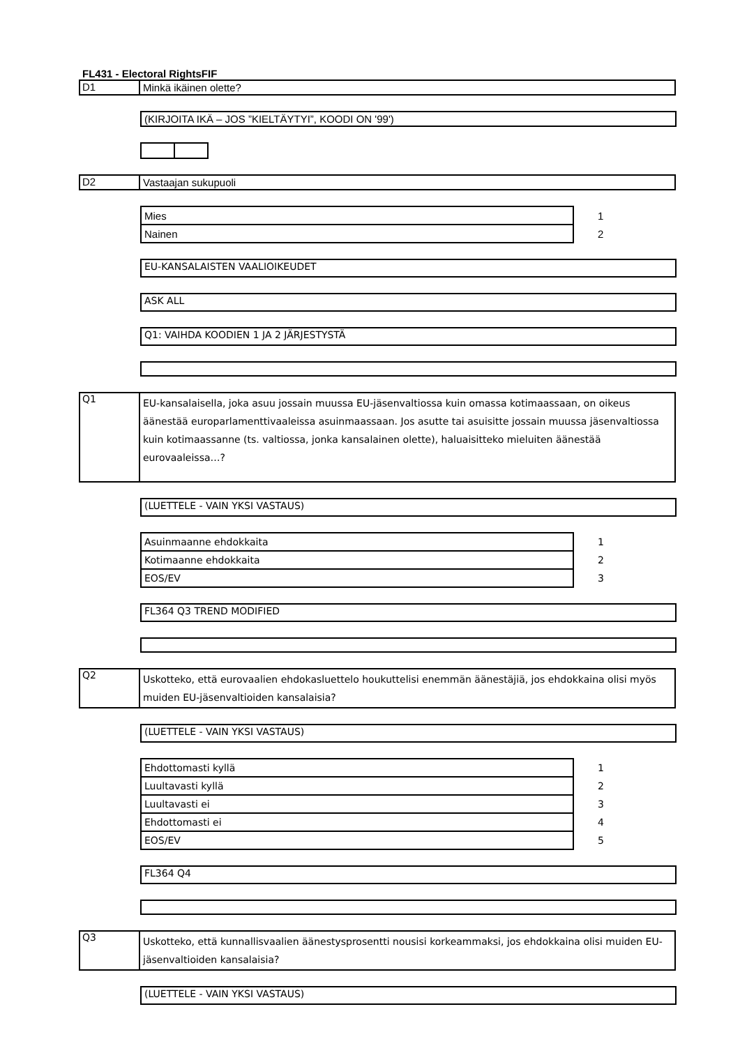FL431 - Electoral RightsFIF
D1 Minkä ikäinen olette?
(KIRJOITA IKÄ – JOS ”KIELTÄYTYI”, KOODI ON '99')
D2 Vastaajan sukupuoli
| Mies | 1 |
| Nainen | 2 |
EU-KANSALAISTEN VAALIOIKEUDET
ASK ALL
Q1: VAIHDA KOODIEN 1 JA 2 JÄRJESTYSTÄ
Q1
EU-kansalaisella, joka asuu jossain muussa EU-jäsenvaltiossa kuin omassa kotimaassaan, on oikeus äänestää europarlamenttivaaleissa asuinmaassaan. Jos asutte tai asuisitte jossain muussa jäsenvaltiossa kuin kotimaassanne (ts. valtiossa, jonka kansalainen olette), haluaisitteko mieluiten äänestää eurovaaleissa…?
(LUETTELE - VAIN YKSI VASTAUS)
| Asuinmaanne ehdokkaita | 1 |
| Kotimaanne ehdokkaita | 2 |
| EOS/EV | 3 |
FL364 Q3 TREND MODIFIED
Q2
Uskotteko, että eurovaalien ehdokasluettelo houkuttelisi enemmän äänestäjiä, jos ehdokkaina olisi myös muiden EU-jäsenvaltioiden kansalaisia?
(LUETTELE - VAIN YKSI VASTAUS)
| Ehdottomasti kyllä | 1 |
| Luultavasti kyllä | 2 |
| Luultavasti ei | 3 |
| Ehdottomasti ei | 4 |
| EOS/EV | 5 |
FL364 Q4
Q3
Uskotteko, että kunnallisvaalien äänestysprosentti nousisi korkeammaksi, jos ehdokkaina olisi muiden EU-jäsenvaltioiden kansalaisia?
(LUETTELE - VAIN YKSI VASTAUS)